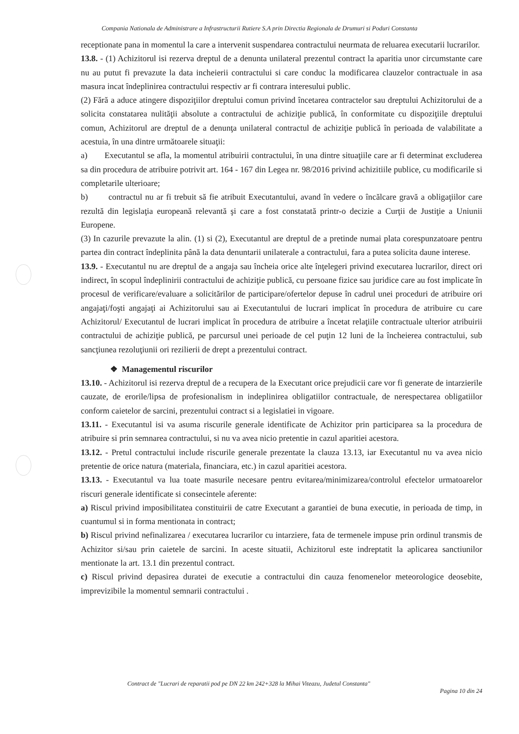Compania Nationala de Administrare a Infrastructurii Rutiere S.A prin Directia Regionala de Drumuri si Poduri Constanta
receptionate pana in momentul la care a intervenit suspendarea contractului neurmata de reluarea executarii lucrarilor.
13.8. - (1) Achizitorul isi rezerva dreptul de a denunta unilateral prezentul contract la aparitia unor circumstante care nu au putut fi prevazute la data incheierii contractului si care conduc la modificarea clauzelor contractuale in asa masura incat îndeplinirea contractului respectiv ar fi contrara interesului public.
(2) Fără a aduce atingere dispoziţiilor dreptului comun privind încetarea contractelor sau dreptului Achizitorului de a solicita constatarea nulităţii absolute a contractului de achiziţie publică, în conformitate cu dispoziţiile dreptului comun, Achizitorul are dreptul de a denunţa unilateral contractul de achiziţie publică în perioada de valabilitate a acestuia, în una dintre următoarele situaţii:
a) Executantul se afla, la momentul atribuirii contractului, în una dintre situaţiile care ar fi determinat excluderea sa din procedura de atribuire potrivit art. 164 - 167 din Legea nr. 98/2016 privind achizitiile publice, cu modificarile si completarile ulterioare;
b) contractul nu ar fi trebuit să fie atribuit Executantului, avand în vedere o încălcare gravă a obligaţiilor care rezultă din legislaţia europeană relevantă şi care a fost constatată printr-o decizie a Curţii de Justiţie a Uniunii Europene.
(3) In cazurile prevazute la alin. (1) si (2), Executantul are dreptul de a pretinde numai plata corespunzatoare pentru partea din contract îndeplinita până la data denuntarii unilaterale a contractului, fara a putea solicita daune interese.
13.9. - Executantul nu are dreptul de a angaja sau încheia orice alte înţelegeri privind executarea lucrarilor, direct ori indirect, în scopul îndeplinirii contractului de achiziţie publică, cu persoane fizice sau juridice care au fost implicate în procesul de verificare/evaluare a solicitărilor de participare/ofertelor depuse în cadrul unei proceduri de atribuire ori angajaţi/foşti angajaţi ai Achizitorului sau ai Executantului de lucrari implicat în procedura de atribuire cu care Achizitorul/ Executantul de lucrari implicat în procedura de atribuire a încetat relaţiile contractuale ulterior atribuirii contractului de achiziţie publică, pe parcursul unei perioade de cel puţin 12 luni de la încheierea contractului, sub sancţiunea rezoluţiunii ori rezilierii de drept a prezentului contract.
❖ Managementul riscurilor
13.10. - Achizitorul isi rezerva dreptul de a recupera de la Executant orice prejudicii care vor fi generate de intarzierile cauzate, de erorile/lipsa de profesionalism in indeplinirea obligatiilor contractuale, de nerespectarea obligatiilor conform caietelor de sarcini, prezentului contract si a legislatiei in vigoare.
13.11. - Executantul isi va asuma riscurile generale identificate de Achizitor prin participarea sa la procedura de atribuire si prin semnarea contractului, si nu va avea nicio pretentie in cazul aparitiei acestora.
13.12. - Pretul contractului include riscurile generale prezentate la clauza 13.13, iar Executantul nu va avea nicio pretentie de orice natura (materiala, financiara, etc.) in cazul aparitiei acestora.
13.13. - Executantul va lua toate masurile necesare pentru evitarea/minimizarea/controlul efectelor urmatoarelor riscuri generale identificate si consecintele aferente:
a) Riscul privind imposibilitatea constituirii de catre Executant a garantiei de buna executie, in perioada de timp, in cuantumul si in forma mentionata in contract;
b) Riscul privind nefinalizarea / executarea lucrarilor cu intarziere, fata de termenele impuse prin ordinul transmis de Achizitor si/sau prin caietele de sarcini. In aceste situatii, Achizitorul este indreptatit la aplicarea sanctiunilor mentionate la art. 13.1 din prezentul contract.
c) Riscul privind depasirea duratei de executie a contractului din cauza fenomenelor meteorologice deosebite, imprevizibile la momentul semnarii contractului .
Contract de "Lucrari de reparatii pod pe DN 22 km 242+328 la Mihai Viteazu, Judetul Constanta"
Pagina 10 din 24